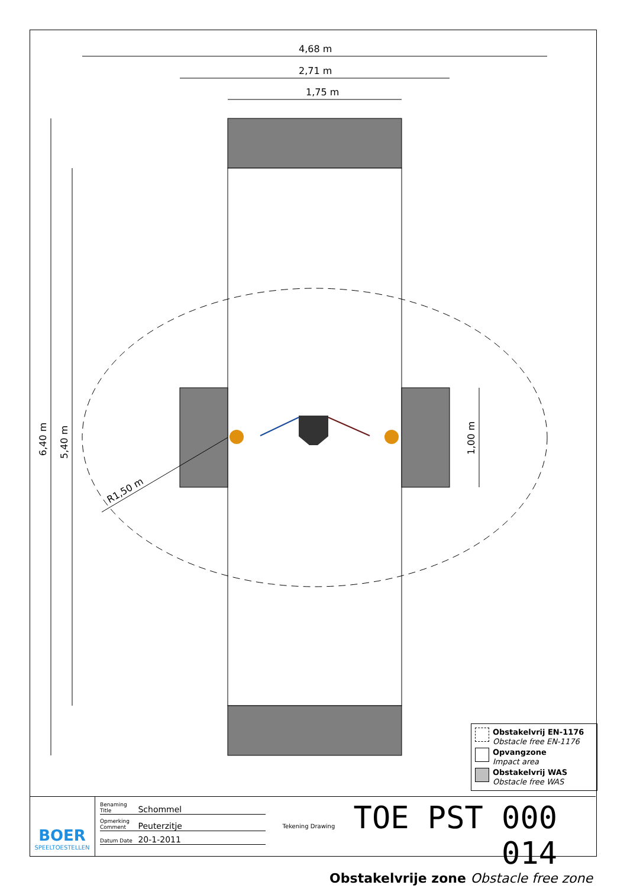4,68 m
2,71 m
1,75 m
R1,50 m
6,40 m
5,40 m
1,00 m
Obstakelvrij EN-1176
Obstacle free EN-1176
Opvangzone
Impact area
Obstakelvrij WAS
Obstacle free WAS
BOER
SPEELTOESTELLEN
Benaming Title Schommel
Opmerking Comment Peuterzitje
Datum Date 20-1-2011
Tekening Drawing TOE PST 000 014
Obstakelvrije zone Obstacle free zone